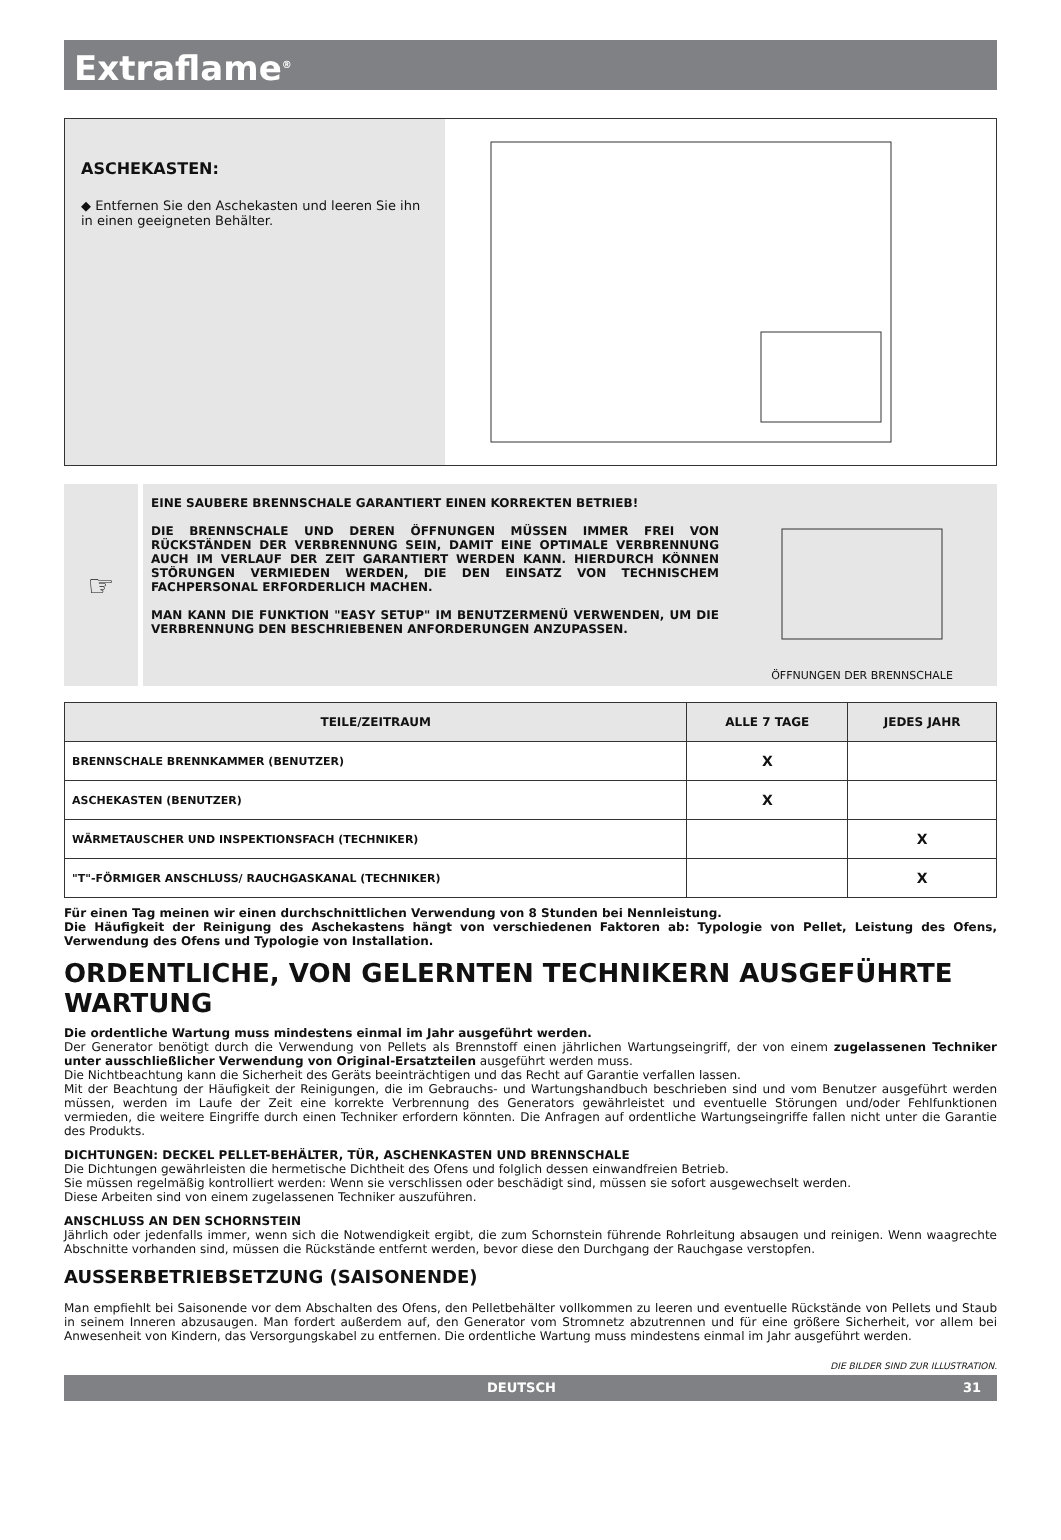Extraflame<sup>®</sup>
ASCHEKASTEN:
◆ Entfernen Sie den Aschekasten und leeren Sie ihn in einen geeigneten Behälter.
☞
EINE SAUBERE BRENNSCHALE GARANTIERT EINEN KORREKTEN BETRIEB!
DIE BRENNSCHALE UND DEREN ÖFFNUNGEN MÜSSEN IMMER FREI VON RÜCKSTÄNDEN DER VERBRENNUNG SEIN, DAMIT EINE OPTIMALE VERBRENNUNG AUCH IM VERLAUF DER ZEIT GARANTIERT WERDEN KANN. HIERDURCH KÖNNEN STÖRUNGEN VERMIEDEN WERDEN, DIE DEN EINSATZ VON TECHNISCHEM FACHPERSONAL ERFORDERLICH MACHEN.
MAN KANN DIE FUNKTION "EASY SETUP" IM BENUTZERMENÜ VERWENDEN, UM DIE VERBRENNUNG DEN BESCHRIEBENEN ANFORDERUNGEN ANZUPASSEN.
ÖFFNUNGEN DER BRENNSCHALE
| TEILE/ZEITRAUM | ALLE 7 TAGE | JEDES JAHR |
| --- | --- | --- |
| BRENNSCHALE BRENNKAMMER (BENUTZER) | X | |
| ASCHEKASTEN (BENUTZER) | X | |
| WÄRMETAUSCHER UND INSPEKTIONSFACH (TECHNIKER) | | X |
| "T"-FÖRMIGER ANSCHLUSS/ RAUCHGASKANAL (TECHNIKER) | | X |
Für einen Tag meinen wir einen durchschnittlichen Verwendung von 8 Stunden bei Nennleistung.
Die Häufigkeit der Reinigung des Aschekastens hängt von verschiedenen Faktoren ab: Typologie von Pellet, Leistung des Ofens, Verwendung des Ofens und Typologie von Installation.
ORDENTLICHE, VON GELERNTEN TECHNIKERN AUSGEFÜHRTE WARTUNG
Die ordentliche Wartung muss mindestens einmal im Jahr ausgeführt werden.
Der Generator benötigt durch die Verwendung von Pellets als Brennstoff einen jährlichen Wartungseingriff, der von einem zugelassenen Techniker unter ausschließlicher Verwendung von Original-Ersatzteilen ausgeführt werden muss.
Die Nichtbeachtung kann die Sicherheit des Geräts beeinträchtigen und das Recht auf Garantie verfallen lassen.
Mit der Beachtung der Häufigkeit der Reinigungen, die im Gebrauchs- und Wartungshandbuch beschrieben sind und vom Benutzer ausgeführt werden müssen, werden im Laufe der Zeit eine korrekte Verbrennung des Generators gewährleistet und eventuelle Störungen und/oder Fehlfunktionen vermieden, die weitere Eingriffe durch einen Techniker erfordern könnten. Die Anfragen auf ordentliche Wartungseingriffe fallen nicht unter die Garantie des Produkts.
DICHTUNGEN: DECKEL PELLET-BEHÄLTER, TÜR, ASCHENKASTEN UND BRENNSCHALE
Die Dichtungen gewährleisten die hermetische Dichtheit des Ofens und folglich dessen einwandfreien Betrieb.
Sie müssen regelmäßig kontrolliert werden: Wenn sie verschlissen oder beschädigt sind, müssen sie sofort ausgewechselt werden.
Diese Arbeiten sind von einem zugelassenen Techniker auszuführen.
ANSCHLUSS AN DEN SCHORNSTEIN
Jährlich oder jedenfalls immer, wenn sich die Notwendigkeit ergibt, die zum Schornstein führende Rohrleitung absaugen und reinigen. Wenn waagrechte Abschnitte vorhanden sind, müssen die Rückstände entfernt werden, bevor diese den Durchgang der Rauchgase verstopfen.
AUSSERBETRIEBSETZUNG (SAISONENDE)
Man empfiehlt bei Saisonende vor dem Abschalten des Ofens, den Pelletbehälter vollkommen zu leeren und eventuelle Rückstände von Pellets und Staub in seinem Inneren abzusaugen. Man fordert außerdem auf, den Generator vom Stromnetz abzutrennen und für eine größere Sicherheit, vor allem bei Anwesenheit von Kindern, das Versorgungskabel zu entfernen. Die ordentliche Wartung muss mindestens einmal im Jahr ausgeführt werden.
DIE BILDER SIND ZUR ILLUSTRATION.
DEUTSCH 31